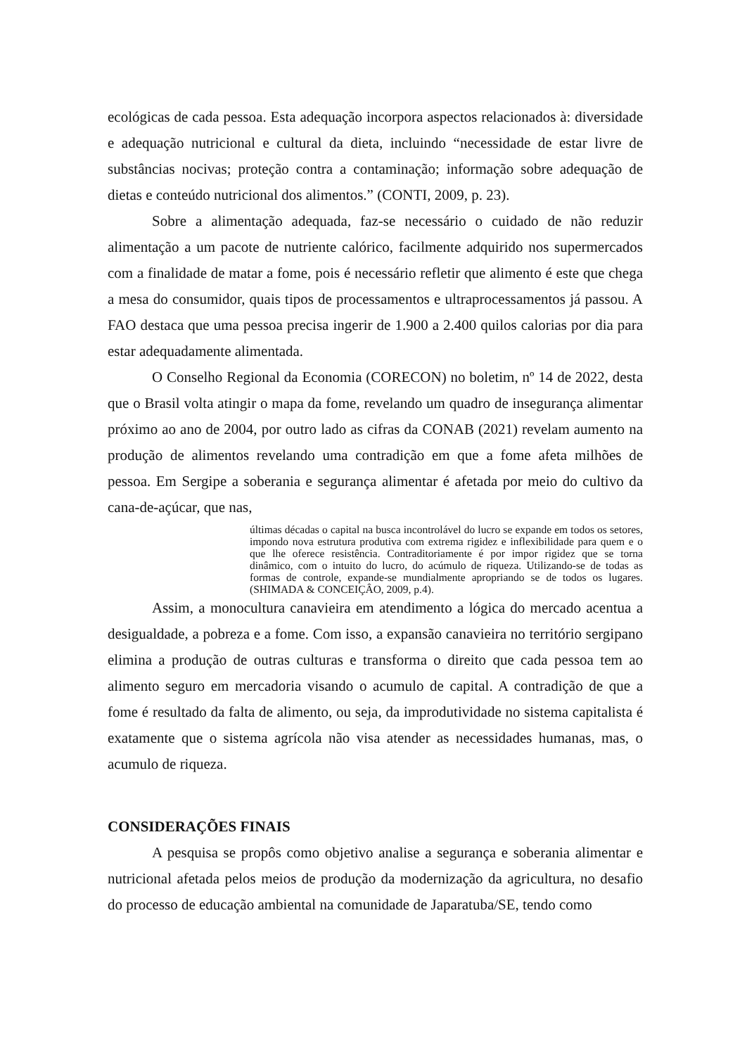ecológicas de cada pessoa. Esta adequação incorpora aspectos relacionados à: diversidade e adequação nutricional e cultural da dieta, incluindo “necessidade de estar livre de substâncias nocivas; proteção contra a contaminação; informação sobre adequação de dietas e conteúdo nutricional dos alimentos.” (CONTI, 2009, p. 23).
Sobre a alimentação adequada, faz-se necessário o cuidado de não reduzir alimentação a um pacote de nutriente calórico, facilmente adquirido nos supermercados com a finalidade de matar a fome, pois é necessário refletir que alimento é este que chega a mesa do consumidor, quais tipos de processamentos e ultraprocessamentos já passou. A FAO destaca que uma pessoa precisa ingerir de 1.900 a 2.400 quilos calorias por dia para estar adequadamente alimentada.
O Conselho Regional da Economia (CORECON) no boletim, nº 14 de 2022, desta que o Brasil volta atingir o mapa da fome, revelando um quadro de insegurança alimentar próximo ao ano de 2004, por outro lado as cifras da CONAB (2021) revelam aumento na produção de alimentos revelando uma contradição em que a fome afeta milhões de pessoa. Em Sergipe a soberania e segurança alimentar é afetada por meio do cultivo da cana-de-açúcar, que nas,
últimas décadas o capital na busca incontrolável do lucro se expande em todos os setores, impondo nova estrutura produtiva com extrema rigidez e inflexibilidade para quem e o que lhe oferece resistência. Contraditoriamente é por impor rigidez que se torna dinâmico, com o intuito do lucro, do acúmulo de riqueza. Utilizando-se de todas as formas de controle, expande-se mundialmente apropriando se de todos os lugares. (SHIMADA & CONCEIÇÂO, 2009, p.4).
Assim, a monocultura canavieira em atendimento a lógica do mercado acentua a desigualdade, a pobreza e a fome. Com isso, a expansão canavieira no território sergipano elimina a produção de outras culturas e transforma o direito que cada pessoa tem ao alimento seguro em mercadoria visando o acumulo de capital. A contradição de que a fome é resultado da falta de alimento, ou seja, da improdutividade no sistema capitalista é exatamente que o sistema agrícola não visa atender as necessidades humanas, mas, o acumulo de riqueza.
CONSIDERAÇÕES FINAIS
A pesquisa se propôs como objetivo analise a segurança e soberania alimentar e nutricional afetada pelos meios de produção da modernização da agricultura, no desafio do processo de educação ambiental na comunidade de Japaratuba/SE, tendo como